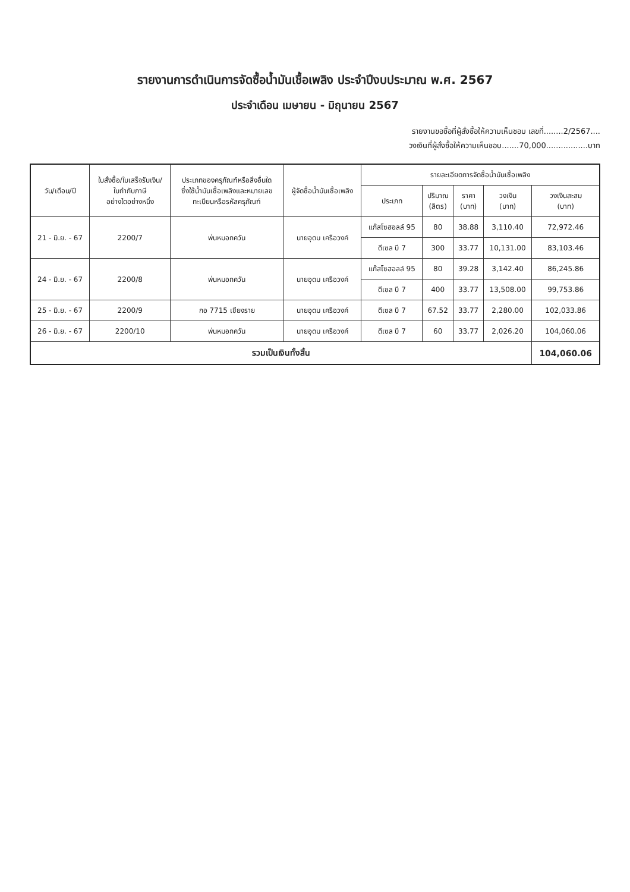รายงานการดำเนินการจัดซื้อน้ำมันเชื้อเพลิง ประจำปีงบประมาณ พ.ศ. 2567
ประจำเดือน เมษายน - มิถุนายน 2567
รายงานขอซื้อที่ผู้สั่งซื้อให้ความเห็นชอบ เลขที่........2/2567....
วงเงินที่ผู้สั่งซื้อให้ความเห็นชอบ.......70,000.................บาท
| วัน/เดือน/ปี | ใบสั่งซื้อ/ใบเสร็จรับเงิน/ ใบกำกับภาษี อย่างใดอย่างหนึ่ง | ประเภทของครุภัณฑ์หรือสิ่งอื่นใด ซึ่งใช้น้ำมันเชื้อเพลิงและหมายเลข ทะเบียนหรือรหัสครุภัณฑ์ | ผู้จัดซื้อน้ำมันเชื้อเพลิง | รายละเอียดการจัดซื้อน้ำมันเชื้อเพลิง | | | | |
| --- | --- | --- | --- | --- | --- | --- | --- | --- |
| | | | | ประเภท | ปริมาณ (ลิตร) | ราคา (บาท) | วงเงิน (บาท) | วงเงินสะสม (บาท) |
| 21 - มิ.ย. - 67 | 2200/7 | พ่นหมอกควัน | นายอุดม เครือวงค์ | แก๊สโซฮอลล์ 95 | 80 | 38.88 | 3,110.40 | 72,972.46 |
| | | | | ดีเซล บี 7 | 300 | 33.77 | 10,131.00 | 83,103.46 |
| 24 - มิ.ย. - 67 | 2200/8 | พ่นหมอกควัน | นายอุดม เครือวงค์ | แก๊สโซฮอลล์ 95 | 80 | 39.28 | 3,142.40 | 86,245.86 |
| | | | | ดีเซล บี 7 | 400 | 33.77 | 13,508.00 | 99,753.86 |
| 25 - มิ.ย. - 67 | 2200/9 | กอ 7715 เชียงราย | นายอุดม เครือวงค์ | ดีเซล บี 7 | 67.52 | 33.77 | 2,280.00 | 102,033.86 |
| 26 - มิ.ย. - 67 | 2200/10 | พ่นหมอกควัน | นายอุดม เครือวงค์ | ดีเซล บี 7 | 60 | 33.77 | 2,026.20 | 104,060.06 |
| รวมเป็นเงินทั้งสิ้น | | | | | | | | 104,060.06 |